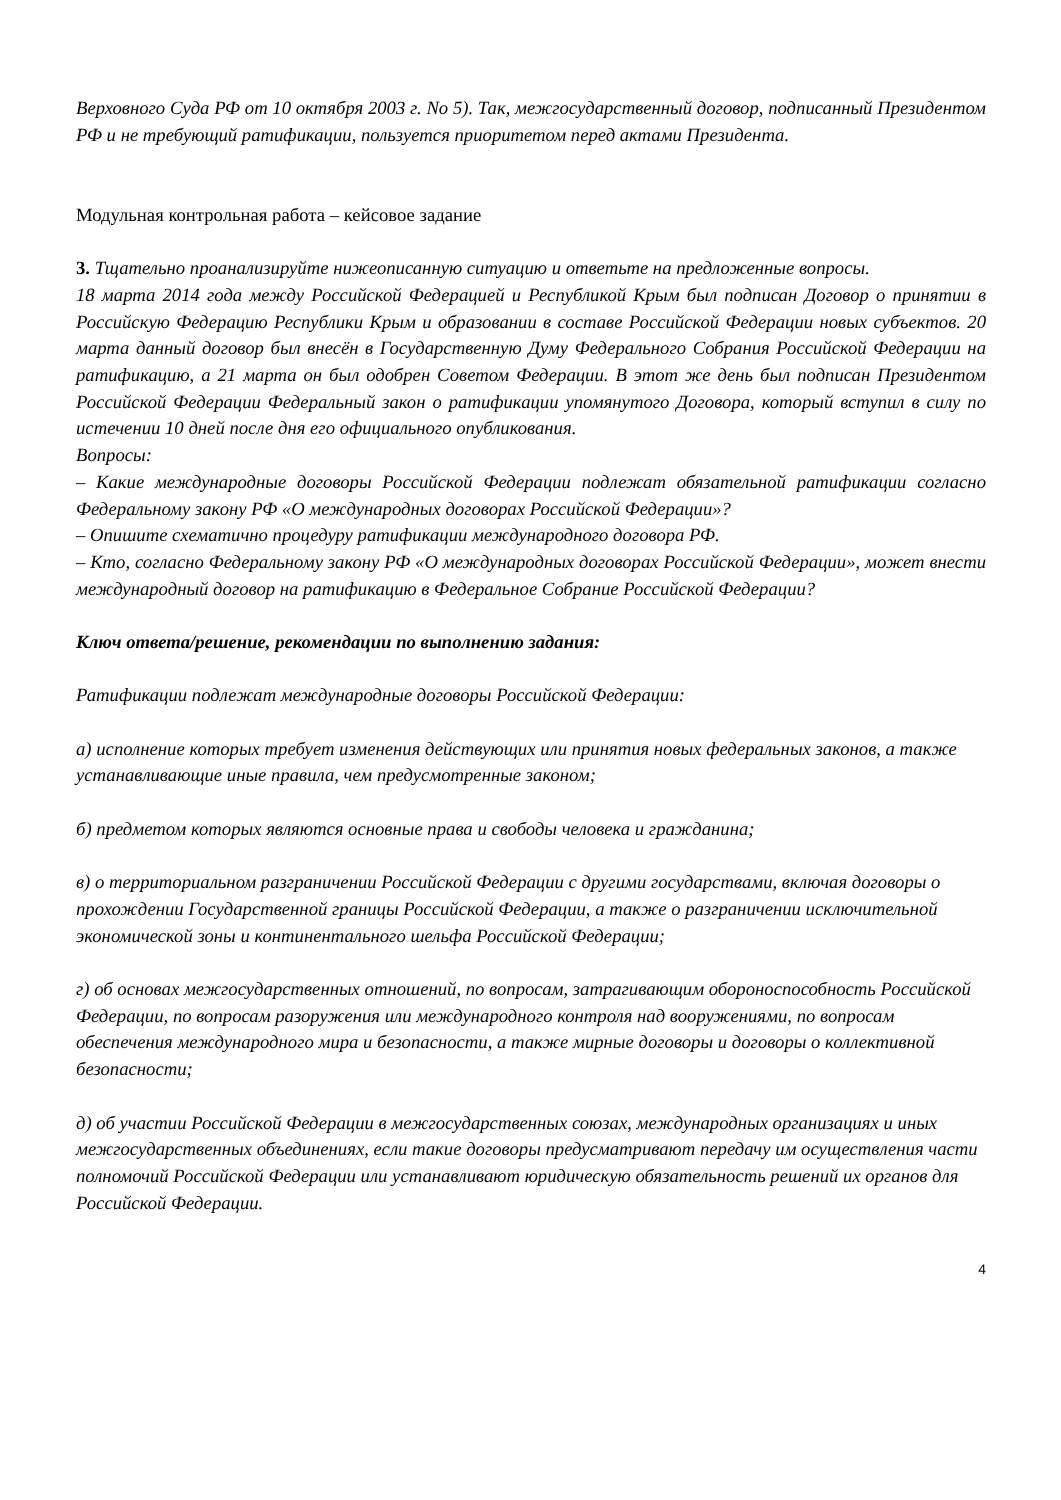Верховного Суда РФ от 10 октября 2003 г. No 5). Так, межгосударственный договор, подписанный Президентом РФ и не требующий ратификации, пользуется приоритетом перед актами Президента.
Модульная контрольная работа – кейсовое задание
3. Тщательно проанализируйте нижеописанную ситуацию и ответьте на предложенные вопросы.
18 марта 2014 года между Российской Федерацией и Республикой Крым был подписан Договор о принятии в Российскую Федерацию Республики Крым и образовании в составе Российской Федерации новых субъектов. 20 марта данный договор был внесён в Государственную Думу Федерального Собрания Российской Федерации на ратификацию, а 21 марта он был одобрен Советом Федерации. В этот же день был подписан Президентом Российской Федерации Федеральный закон о ратификации упомянутого Договора, который вступил в силу по истечении 10 дней после дня его официального опубликования.
Вопросы:
– Какие международные договоры Российской Федерации подлежат обязательной ратификации согласно Федеральному закону РФ «О международных договорах Российской Федерации»?
– Опишите схематично процедуру ратификации международного договора РФ.
– Кто, согласно Федеральному закону РФ «О международных договорах Российской Федерации», может внести международный договор на ратификацию в Федеральное Собрание Российской Федерации?
Ключ ответа/решение, рекомендации по выполнению задания:
Ратификации подлежат международные договоры Российской Федерации:
а) исполнение которых требует изменения действующих или принятия новых федеральных законов, а также устанавливающие иные правила, чем предусмотренные законом;
б) предметом которых являются основные права и свободы человека и гражданина;
в) о территориальном разграничении Российской Федерации с другими государствами, включая договоры о прохождении Государственной границы Российской Федерации, а также о разграничении исключительной экономической зоны и континентального шельфа Российской Федерации;
г) об основах межгосударственных отношений, по вопросам, затрагивающим обороноспособность Российской Федерации, по вопросам разоружения или международного контроля над вооружениями, по вопросам обеспечения международного мира и безопасности, а также мирные договоры и договоры о коллективной безопасности;
д) об участии Российской Федерации в межгосударственных союзах, международных организациях и иных межгосударственных объединениях, если такие договоры предусматривают передачу им осуществления части полномочий Российской Федерации или устанавливают юридическую обязательность решений их органов для Российской Федерации.
4